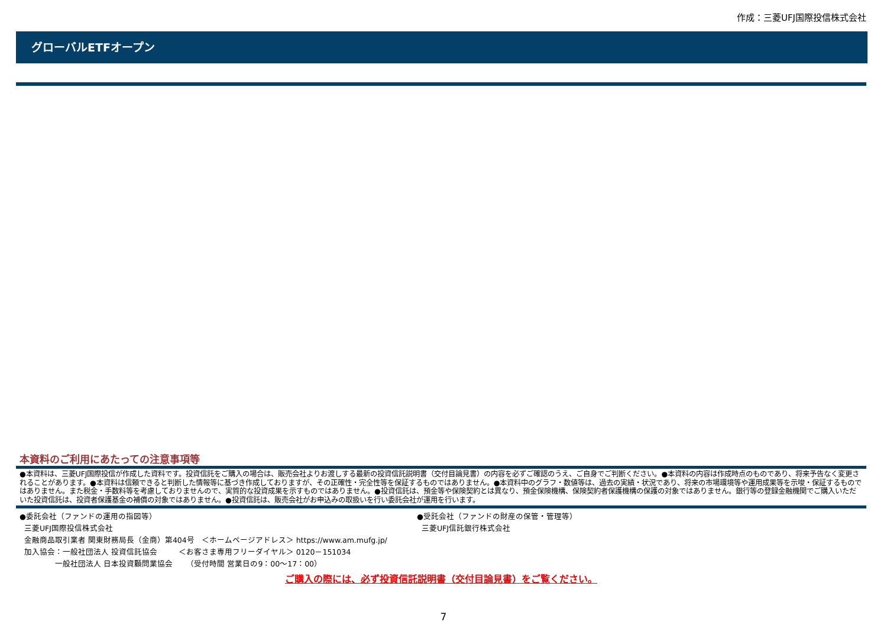作成：三菱UFJ国際投信株式会社
グローバルETFオープン
本資料のご利用にあたっての注意事項等
●本資料は、三菱UFJ国際投信が作成した資料です。投資信託をご購入の場合は、販売会社よりお渡しする最新の投資信託説明書（交付目論見書）の内容を必ずご確認のうえ、ご自身でご判断ください。●本資料の内容は作成時点のものであり、将来予告なく変更されることがあります。●本資料は信頼できると判断した情報等に基づき作成しておりますが、その正確性・完全性等を保証するものではありません。●本資料中のグラフ・数値等は、過去の実績・状況であり、将来の市場環境等や運用成果等を示唆・保証するものではありません。また税金・手数料等を考慮しておりませんので、実質的な投資成果を示すものではありません。●投資信託は、預金等や保険契約とは異なり、預金保険機構、保険契約者保護機構の保護の対象ではありません。銀行等の登録金融機関でご購入いただいた投資信託は、投資者保護基金の補償の対象ではありません。●投資信託は、販売会社がお申込みの取扱いを行い委託会社が運用を行います。
●委託会社（ファンドの運用の指図等）
三菱UFJ国際投信株式会社
金融商品取引業者 関東財務局長（金商）第404号 ＜ホームページアドレス＞ https://www.am.mufg.jp/
加入協会：一般社団法人 投資信託協会 ＜お客さま専用フリーダイヤル＞ 0120－151034
一般社団法人 日本投資顧問業協会 （受付時間 営業日の9：00～17：00）
●受託会社（ファンドの財産の保管・管理等）
三菱UFJ信託銀行株式会社
ご購入の際には、必ず投資信託説明書（交付目論見書）をご覧ください。
7